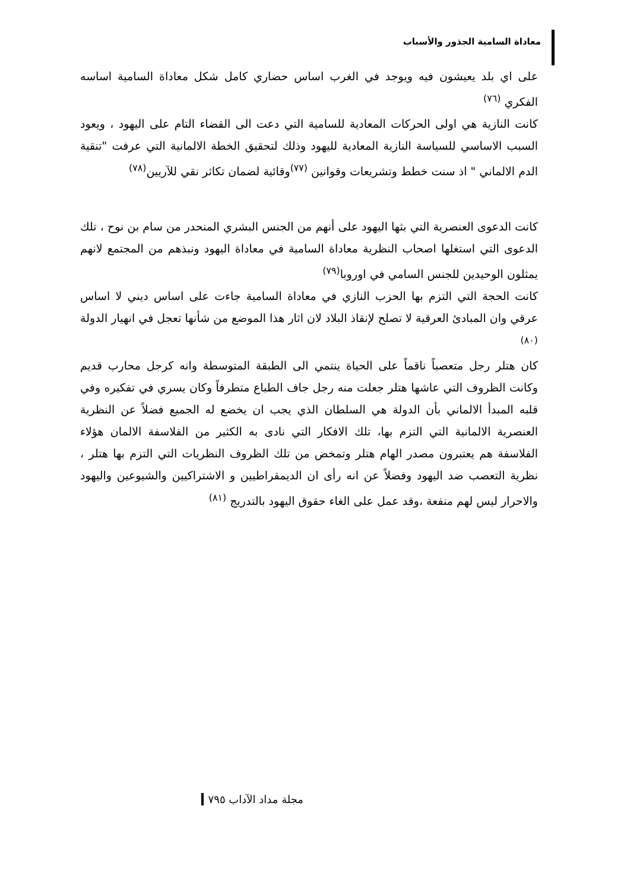معاداة السامية الجذور والأسباب
على اي بلد يعيشون فيه ويوجد في الغرب اساس حضاري كامل شكل معاداة السامية اساسه الفكري <sup>(٧٦)</sup>
كانت النازية هي اولى الحركات المعادية للسامية التي دعت الى القضاء التام على اليهود ، ويعود السبب الاساسي للسياسة النازية المعادية لليهود وذلك لتحقيق الخطة الالمانية التي عرفت "تنقية الدم الالماني " اذ سنت خطط وتشريعات وقوانين <sup>(٧٧)</sup>وقائية لضمان تكاثر نقي للآريين<sup>(٧٨)</sup>
كانت الدعوى العنصرية التي بثها اليهود على أنهم من الجنس البشري المنحدر من سام بن نوح ، تلك الدعوى التي استغلها اصحاب النظرية معاداة السامية في معاداة اليهود ونبذهم من المجتمع لانهم يمثلون الوحيدين للجنس السامي في اوروبا<sup>(٧٩)</sup>
كانت الحجة التي التزم بها الحزب النازي في معاداة السامية جاءت على اساس ديني لا اساس عرقي وان المبادئ العرقية لا تصلح لإنقاذ البلاد لان اثار هذا الموضع من شأنها تعجل في انهيار الدولة <sup>(٨٠)</sup>
كان هتلر رجل متعصباً ناقماً على الحياة ينتمي الى الطبقة المتوسطة وانه كرجل محارب قديم وكانت الظروف التي عاشها هتلر جعلت منه رجل جاف الطباع متطرفاً وكان يسري في تفكيره وفي قلبه المبدأ الالماني بأن الدولة هي السلطان الذي يجب ان يخضع له الجميع فضلاً عن النظرية العنصرية الالمانية التي التزم بها، تلك الافكار التي نادى به الكثير من الفلاسفة الالمان هؤلاء الفلاسفة هم يعتبرون مصدر الهام هتلر وتمخض من تلك الظروف النظريات التي التزم بها هتلر ، نظرية التعصب ضد اليهود وفضلاً عن انه رأى ان الديمقراطيين و الاشتراكيين والشيوعين واليهود والاحرار ليس لهم منفعة ،وقد عمل على الغاء حقوق اليهود بالتدريج <sup>(٨١)</sup>
مجلة مداد الآداب ٧٩٥